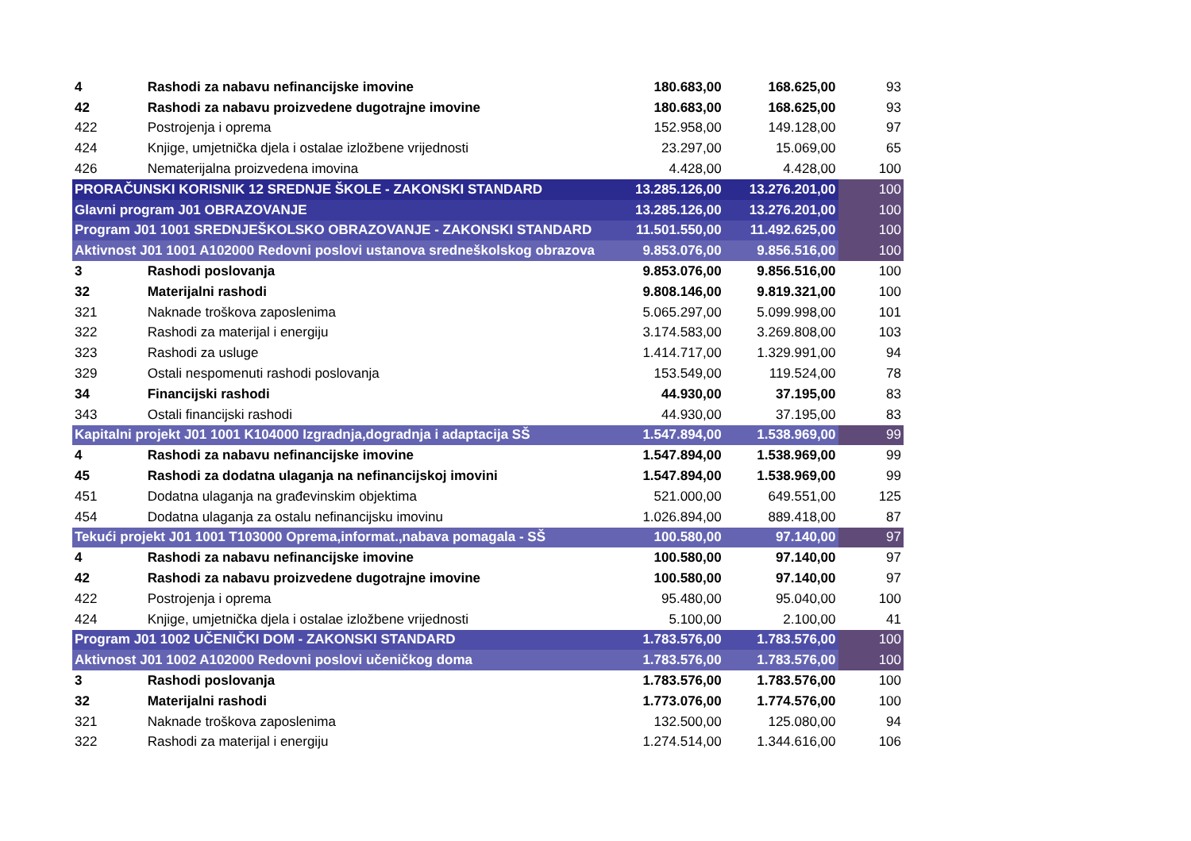| 4 | Rashodi za nabavu nefinancijske imovine | 180.683,00 | 168.625,00 | 93 |
| 42 | Rashodi za nabavu proizvedene dugotrajne imovine | 180.683,00 | 168.625,00 | 93 |
| 422 | Postrojenja i oprema | 152.958,00 | 149.128,00 | 97 |
| 424 | Knjige, umjetnička djela i ostalae izložbene vrijednosti | 23.297,00 | 15.069,00 | 65 |
| 426 | Nematerijalna proizvedena imovina | 4.428,00 | 4.428,00 | 100 |
| PRORAČUNSKI KORISNIK 12 SREDNJE ŠKOLE - ZAKONSKI STANDARD | | 13.285.126,00 | 13.276.201,00 | 100 |
| Glavni program J01 OBRAZOVANJE | | 13.285.126,00 | 13.276.201,00 | 100 |
| Program J01 1001 SREDNJEŠKOLSKO OBRAZOVANJE - ZAKONSKI STANDARD | | 11.501.550,00 | 11.492.625,00 | 100 |
| Aktivnost J01 1001 A102000 Redovni poslovi ustanova sredneškolskog obrazova | | 9.853.076,00 | 9.856.516,00 | 100 |
| 3 | Rashodi poslovanja | 9.853.076,00 | 9.856.516,00 | 100 |
| 32 | Materijalni rashodi | 9.808.146,00 | 9.819.321,00 | 100 |
| 321 | Naknade troškova zaposlenima | 5.065.297,00 | 5.099.998,00 | 101 |
| 322 | Rashodi za materijal i energiju | 3.174.583,00 | 3.269.808,00 | 103 |
| 323 | Rashodi za usluge | 1.414.717,00 | 1.329.991,00 | 94 |
| 329 | Ostali nespomenuti rashodi poslovanja | 153.549,00 | 119.524,00 | 78 |
| 34 | Financijski rashodi | 44.930,00 | 37.195,00 | 83 |
| 343 | Ostali financijski rashodi | 44.930,00 | 37.195,00 | 83 |
| Kapitalni projekt J01 1001 K104000 Izgradnja,dogradnja i adaptacija SŠ | | 1.547.894,00 | 1.538.969,00 | 99 |
| 4 | Rashodi za nabavu nefinancijske imovine | 1.547.894,00 | 1.538.969,00 | 99 |
| 45 | Rashodi za dodatna ulaganja na nefinancijskoj imovini | 1.547.894,00 | 1.538.969,00 | 99 |
| 451 | Dodatna ulaganja na građevinskim objektima | 521.000,00 | 649.551,00 | 125 |
| 454 | Dodatna ulaganja za ostalu nefinancijsku imovinu | 1.026.894,00 | 889.418,00 | 87 |
| Tekući projekt J01 1001 T103000 Oprema,informat.,nabava pomagala - SŠ | | 100.580,00 | 97.140,00 | 97 |
| 4 | Rashodi za nabavu nefinancijske imovine | 100.580,00 | 97.140,00 | 97 |
| 42 | Rashodi za nabavu proizvedene dugotrajne imovine | 100.580,00 | 97.140,00 | 97 |
| 422 | Postrojenja i oprema | 95.480,00 | 95.040,00 | 100 |
| 424 | Knjige, umjetnička djela i ostalae izložbene vrijednosti | 5.100,00 | 2.100,00 | 41 |
| Program J01 1002 UČENIČKI DOM - ZAKONSKI STANDARD | | 1.783.576,00 | 1.783.576,00 | 100 |
| Aktivnost J01 1002 A102000 Redovni poslovi učeničkog doma | | 1.783.576,00 | 1.783.576,00 | 100 |
| 3 | Rashodi poslovanja | 1.783.576,00 | 1.783.576,00 | 100 |
| 32 | Materijalni rashodi | 1.773.076,00 | 1.774.576,00 | 100 |
| 321 | Naknade troškova zaposlenima | 132.500,00 | 125.080,00 | 94 |
| 322 | Rashodi za materijal i energiju | 1.274.514,00 | 1.344.616,00 | 106 |